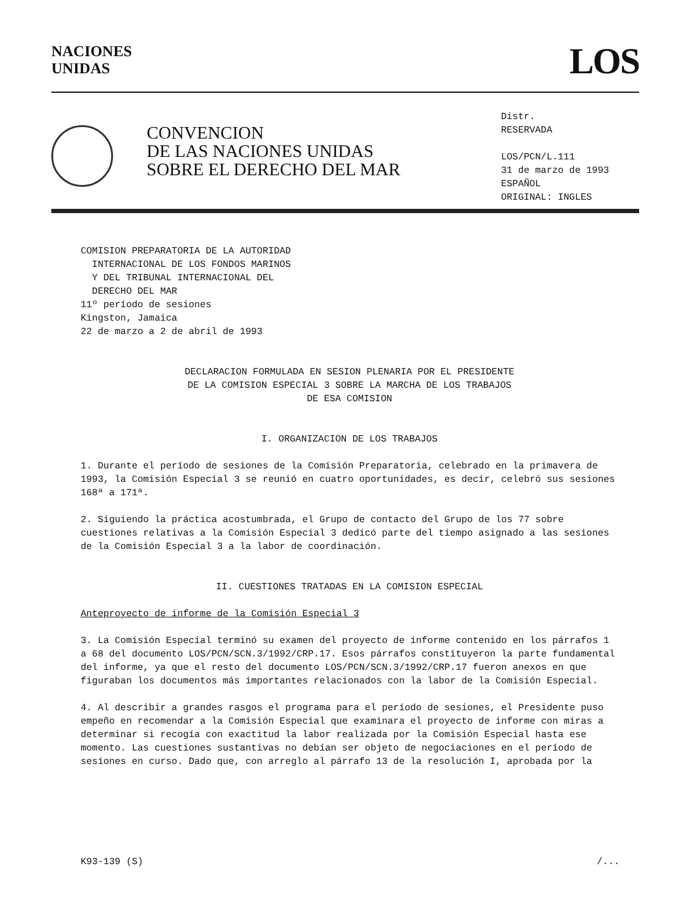NACIONES
UNIDAS
LOS
CONVENCION
DE LAS NACIONES UNIDAS
SOBRE EL DERECHO DEL MAR
Distr.
RESERVADA
LOS/PCN/L.111
31 de marzo de 1993
ESPAÑOL
ORIGINAL: INGLES
COMISION PREPARATORIA DE LA AUTORIDAD
INTERNACIONAL DE LOS FONDOS MARINOS
Y DEL TRIBUNAL INTERNACIONAL DEL
DERECHO DEL MAR
11º período de sesiones
Kingston, Jamaica
22 de marzo a 2 de abril de 1993
DECLARACION FORMULADA EN SESION PLENARIA POR EL PRESIDENTE
DE LA COMISION ESPECIAL 3 SOBRE LA MARCHA DE LOS TRABAJOS
DE ESA COMISION
I. ORGANIZACION DE LOS TRABAJOS
1. Durante el período de sesiones de la Comisión Preparatoria, celebrado en la primavera de 1993, la Comisión Especial 3 se reunió en cuatro oportunidades, es decir, celebró sus sesiones 168ª a 171ª.
2. Siguiendo la práctica acostumbrada, el Grupo de contacto del Grupo de los 77 sobre cuestiones relativas a la Comisión Especial 3 dedicó parte del tiempo asignado a las sesiones de la Comisión Especial 3 a la labor de coordinación.
II. CUESTIONES TRATADAS EN LA COMISION ESPECIAL
Anteproyecto de informe de la Comisión Especial 3
3. La Comisión Especial terminó su examen del proyecto de informe contenido en los párrafos 1 a 68 del documento LOS/PCN/SCN.3/1992/CRP.17. Esos párrafos constituyeron la parte fundamental del informe, ya que el resto del documento LOS/PCN/SCN.3/1992/CRP.17 fueron anexos en que figuraban los documentos más importantes relacionados con la labor de la Comisión Especial.
4. Al describir a grandes rasgos el programa para el período de sesiones, el Presidente puso empeño en recomendar a la Comisión Especial que examinara el proyecto de informe con miras a determinar si recogía con exactitud la labor realizada por la Comisión Especial hasta ese momento. Las cuestiones sustantivas no debían ser objeto de negociaciones en el período de sesiones en curso. Dado que, con arreglo al párrafo 13 de la resolución I, aprobada por la
K93-139 (S) /...